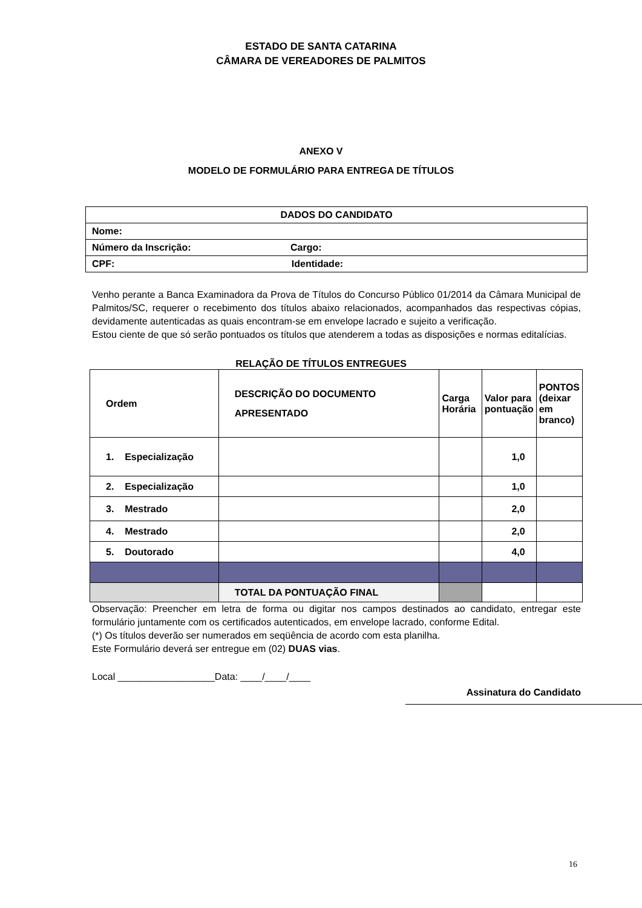ESTADO DE SANTA CATARINA
CÂMARA DE VEREADORES DE PALMITOS
ANEXO V
MODELO DE FORMULÁRIO PARA ENTREGA DE TÍTULOS
| DADOS DO CANDIDATO |
| Nome: |
| Número da Inscrição: Cargo: |
| CPF: Identidade: |
Venho perante a Banca Examinadora da Prova de Títulos do Concurso Público 01/2014 da Câmara Municipal de Palmitos/SC, requerer o recebimento dos títulos abaixo relacionados, acompanhados das respectivas cópias, devidamente autenticadas as quais encontram-se em envelope lacrado e sujeito a verificação.
Estou ciente de que só serão pontuados os títulos que atenderem a todas as disposições e normas editalícias.
RELAÇÃO DE TÍTULOS ENTREGUES
| Ordem | DESCRIÇÃO DO DOCUMENTO APRESENTADO | Carga Horária | Valor para pontuação | PONTOS (deixar em branco) |
| --- | --- | --- | --- | --- |
| 1. Especialização | | | 1,0 | |
| 2. Especialização | | | 1,0 | |
| 3. Mestrado | | | 2,0 | |
| 4. Mestrado | | | 2,0 | |
| 5. Doutorado | | | 4,0 | |
| | TOTAL DA PONTUAÇÃO FINAL | | | |
Observação: Preencher em letra de forma ou digitar nos campos destinados ao candidato, entregar este formulário juntamente com os certificados autenticados, em envelope lacrado, conforme Edital.
(*) Os títulos deverão ser numerados em seqüência de acordo com esta planilha.
Este Formulário deverá ser entregue em (02) DUAS vias.
Local __________________Data: ____/____/____
Assinatura do Candidato
16